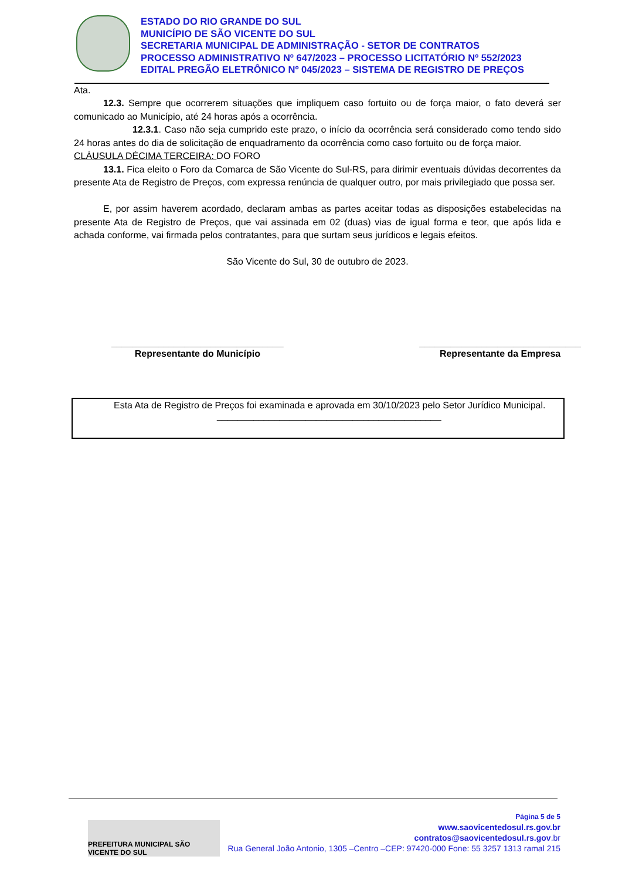ESTADO DO RIO GRANDE DO SUL
MUNICÍPIO DE SÃO VICENTE DO SUL
SECRETARIA MUNICIPAL DE ADMINISTRAÇÃO - SETOR DE CONTRATOS
PROCESSO ADMINISTRATIVO Nº 647/2023 – PROCESSO LICITATÓRIO Nº 552/2023
EDITAL PREGÃO ELETRÔNICO Nº 045/2023 – SISTEMA DE REGISTRO DE PREÇOS
Ata.
12.3. Sempre que ocorrerem situações que impliquem caso fortuito ou de força maior, o fato deverá ser comunicado ao Município, até 24 horas após a ocorrência.
12.3.1. Caso não seja cumprido este prazo, o início da ocorrência será considerado como tendo sido 24 horas antes do dia de solicitação de enquadramento da ocorrência como caso fortuito ou de força maior.
CLÁUSULA DÉCIMA TERCEIRA: DO FORO
13.1. Fica eleito o Foro da Comarca de São Vicente do Sul-RS, para dirimir eventuais dúvidas decorrentes da presente Ata de Registro de Preços, com expressa renúncia de qualquer outro, por mais privilegiado que possa ser.
E, por assim haverem acordado, declaram ambas as partes aceitar todas as disposições estabelecidas na presente Ata de Registro de Preços, que vai assinada em 02 (duas) vias de igual forma e teor, que após lida e achada conforme, vai firmada pelos contratantes, para que surtam seus jurídicos e legais efeitos.
São Vicente do Sul, 30 de outubro de 2023.
_________________________________
Representante do Município
_______________________________
Representante da Empresa
Esta Ata de Registro de Preços foi examinada e aprovada em 30/10/2023 pelo Setor Jurídico Municipal.
___________________________________________
PREFEITURA MUNICIPAL SÃO VICENTE DO SUL
Página 5 de 5
www.saovicentedosul.rs.gov.br
contratos@saovicentedosul.rs.gov.br
Rua General João Antonio, 1305 –Centro –CEP: 97420-000 Fone: 55 3257 1313 ramal 215